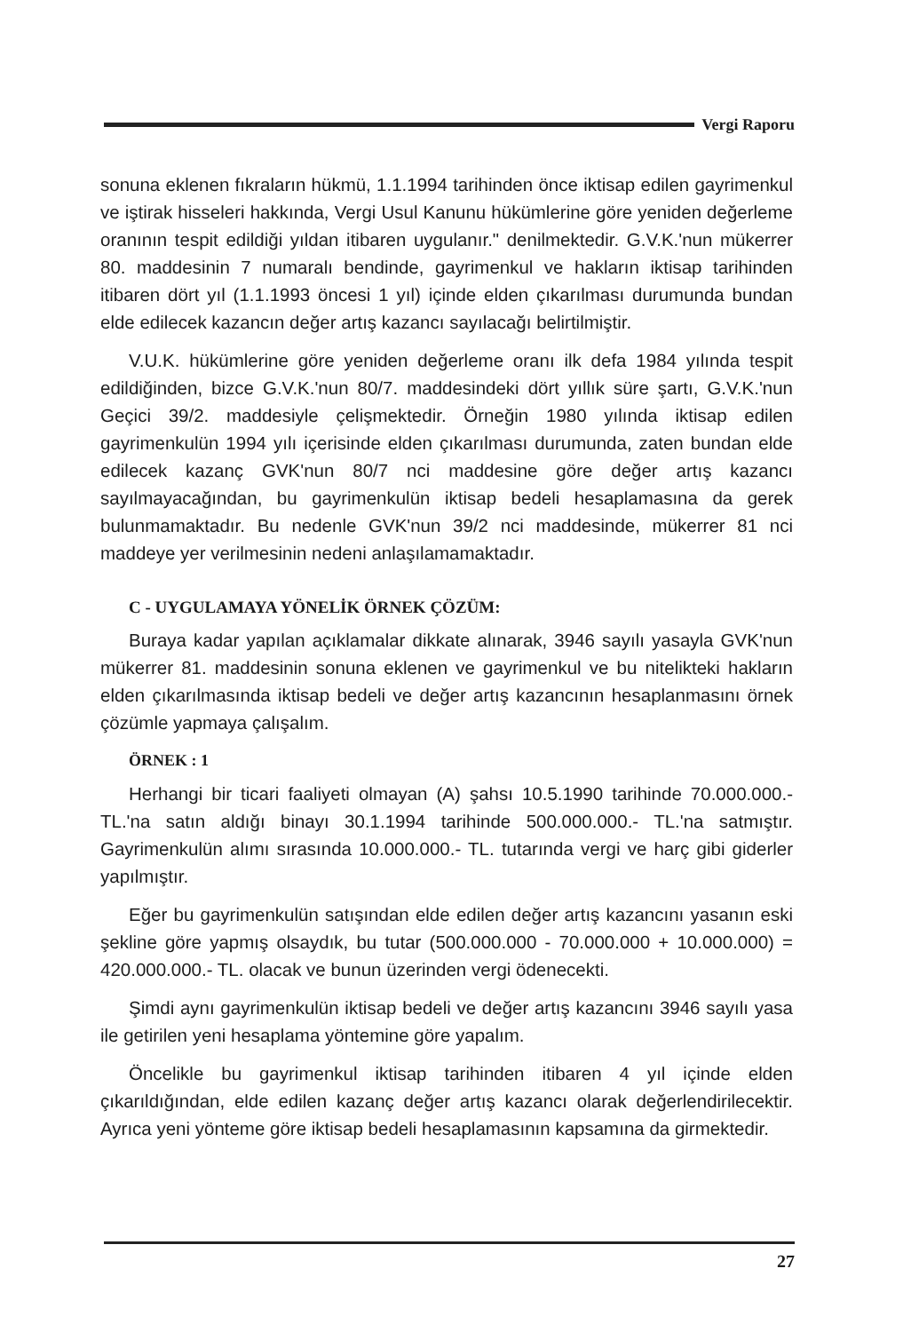Vergi Raporu
sonuna eklenen fıkraların hükmü, 1.1.1994 tarihinden önce iktisap edilen gayrimenkul ve iştirak hisseleri hakkında, Vergi Usul Kanunu hükümlerine göre yeniden değerleme oranının tespit edildiği yıldan itibaren uygulanır." denilmektedir. G.V.K.'nun mükerrer 80. maddesinin 7 numaralı bendinde, gayrimenkul ve hakların iktisap tarihinden itibaren dört yıl (1.1.1993 öncesi 1 yıl) içinde elden çıkarılması durumunda bundan elde edilecek kazancın değer artış kazancı sayılacağı belirtilmiştir.
V.U.K. hükümlerine göre yeniden değerleme oranı ilk defa 1984 yılında tespit edildiğinden, bizce G.V.K.'nun 80/7. maddesindeki dört yıllık süre şartı, G.V.K.'nun Geçici 39/2. maddesiyle çelişmektedir. Örneğin 1980 yılında iktisap edilen gayrimenkulün 1994 yılı içerisinde elden çıkarılması durumunda, zaten bundan elde edilecek kazanç GVK'nun 80/7 nci maddesine göre değer artış kazancı sayılmayacağından, bu gayrimenkulün iktisap bedeli hesaplamasına da gerek bulunmamaktadır. Bu nedenle GVK'nun 39/2 nci maddesinde, mükerrer 81 nci maddeye yer verilmesinin nedeni anlaşılamamaktadır.
C - UYGULAMAYA YÖNELİK ÖRNEK ÇÖZÜM:
Buraya kadar yapılan açıklamalar dikkate alınarak, 3946 sayılı yasayla GVK'nun mükerrer 81. maddesinin sonuna eklenen ve gayrimenkul ve bu nitelikteki hakların elden çıkarılmasında iktisap bedeli ve değer artış kazancının hesaplanmasını örnek çözümle yapmaya çalışalım.
ÖRNEK : 1
Herhangi bir ticari faaliyeti olmayan (A) şahsı 10.5.1990 tarihinde 70.000.000.- TL.'na satın aldığı binayı 30.1.1994 tarihinde 500.000.000.- TL.'na satmıştır. Gayrimenkulün alımı sırasında 10.000.000.- TL. tutarında vergi ve harç gibi giderler yapılmıştır.
Eğer bu gayrimenkulün satışından elde edilen değer artış kazancını yasanın eski şekline göre yapmış olsaydık, bu tutar (500.000.000 - 70.000.000 + 10.000.000) = 420.000.000.- TL. olacak ve bunun üzerinden vergi ödenecekti.
Şimdi aynı gayrimenkulün iktisap bedeli ve değer artış kazancını 3946 sayılı yasa ile getirilen yeni hesaplama yöntemine göre yapalım.
Öncelikle bu gayrimenkul iktisap tarihinden itibaren 4 yıl içinde elden çıkarıldığından, elde edilen kazanç değer artış kazancı olarak değerlendirilecektir. Ayrıca yeni yönteme göre iktisap bedeli hesaplamasının kapsamına da girmektedir.
27